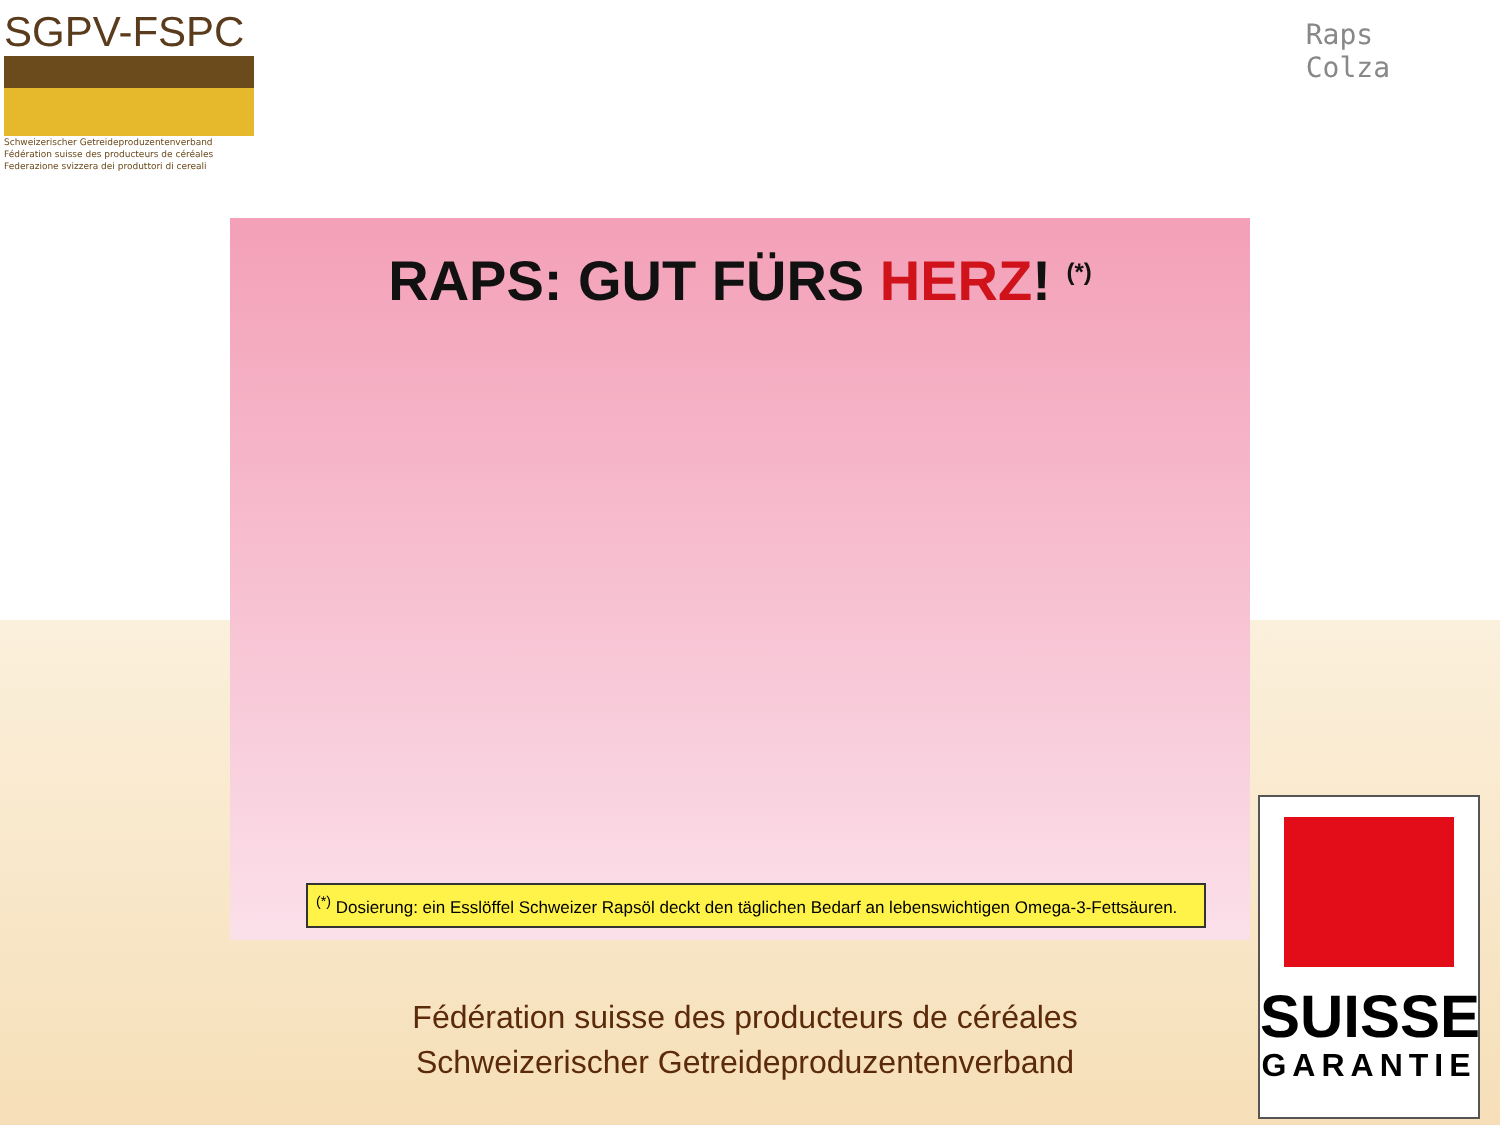SGPV-FSPC
Schweizerischer Getreideproduzentenverband
Fédération suisse des producteurs de céréales
Federazione svizzera dei produttori di cereali
Raps
Colza
RAPS: GUT FÜRS HERZ! <sup>(*)</sup>
<sup>(*)</sup> Dosierung: ein Esslöffel Schweizer Rapsöl deckt den täglichen Bedarf an lebenswichtigen Omega-3-Fettsäuren.
Fédération suisse des producteurs de céréales
Schweizerischer Getreideproduzentenverband
SUISSE
GARANTIE